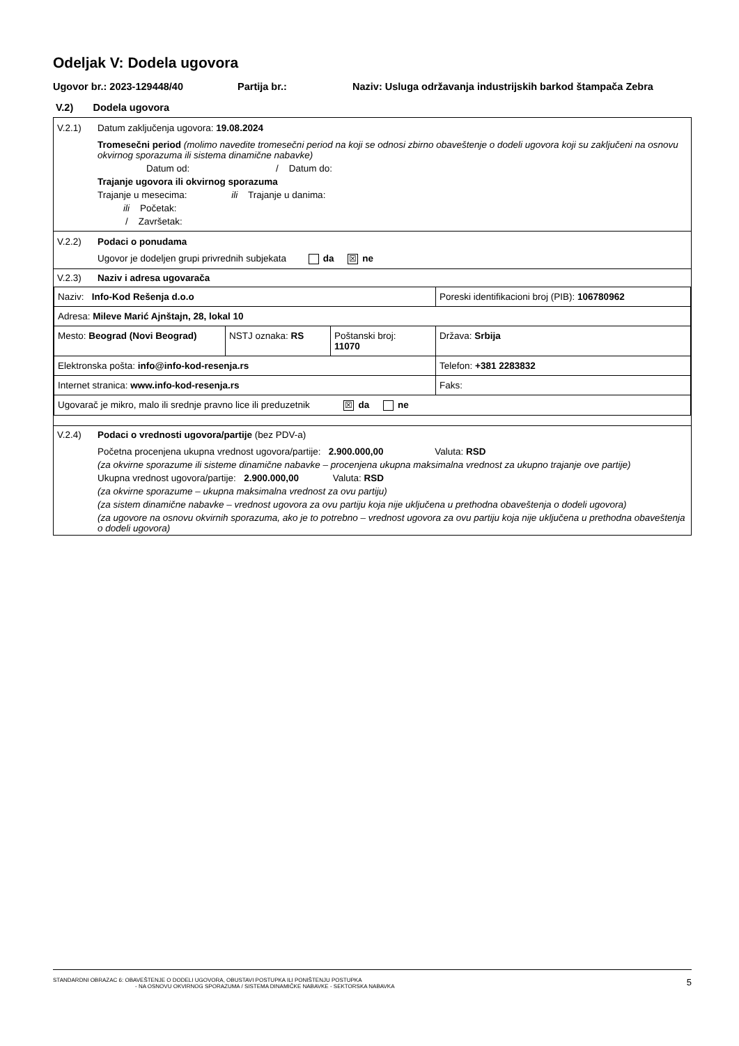Odeljak V: Dodela ugovora
Ugovor br.: 2023-129448/40 Partija br.: Naziv: Usluga održavanja industrijskih barkod štampača Zebra
V.2) Dodela ugovora
V.2.1) Datum zaključenja ugovora: 19.08.2024
Tromesečni period (molimo navedite tromesečni period na koji se odnosi zbirno obaveštenje o dodeli ugovora koji su zaključeni na osnovu okvirnog sporazuma ili sistema dinamične nabavke)
Datum od: / Datum do:
Trajanje ugovora ili okvirnog sporazuma
Trajanje u mesecima: ili Trajanje u danima:
ili Početak:
/ Završetak:
V.2.2) Podaci o ponudama
Ugovor je dodeljen grupi privrednih subjekata da ☒ ne
V.2.3) Naziv i adresa ugovarača
| Naziv: Info-Kod Rešenja d.o.o | | | Poreski identifikacioni broj (PIB): 106780962 |
| Adresa: Mileve Marić Ajnštajn, 28, lokal 10 | | | |
| Mesto: Beograd (Novi Beograd) | NSTJ oznaka: RS | Poštanski broj: 11070 | Država: Srbija |
| Elektronska pošta: info@info-kod-resenja.rs | | | Telefon: +381 2283832 |
| Internet stranica: www.info-kod-resenja.rs | | | Faks: |
| Ugovarač je mikro, malo ili srednje pravno lice ili preduzetnik ☒ da ne | | | |
V.2.4) Podaci o vrednosti ugovora/partije (bez PDV-a)
Početna procenjena ukupna vrednost ugovora/partije: 2.900.000,00 Valuta: RSD
(za okvirne sporazume ili sisteme dinamične nabavke – procenjena ukupna maksimalna vrednost za ukupno trajanje ove partije)
Ukupna vrednost ugovora/partije: 2.900.000,00 Valuta: RSD
(za okvirne sporazume – ukupna maksimalna vrednost za ovu partiju)
(za sistem dinamične nabavke – vrednost ugovora za ovu partiju koja nije uključena u prethodna obaveštenja o dodeli ugovora)
(za ugovore na osnovu okvirnih sporazuma, ako je to potrebno – vrednost ugovora za ovu partiju koja nije uključena u prethodna obaveštenja o dodeli ugovora)
STANDARDNI OBRAZAC 6: OBAVEŠTENJE O DODELI UGOVORA, OBUSTAVI POSTUPKA ILI PONIŠTENJU POSTUPKA
- NA OSNOVU OKVIRNOG SPORAZUMA / SISTEMA DINAMIČKE NABAVKE - SEKTORSKA NABAVKA
5